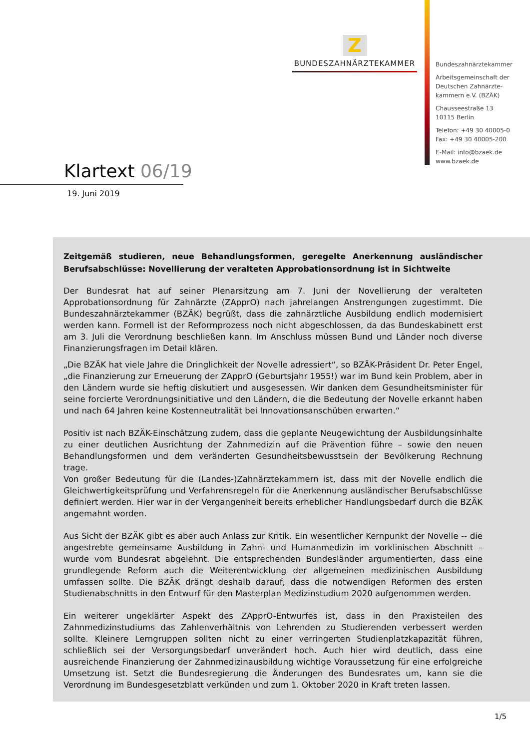Z
BUNDESZAHNÄRZTEKAMMER
Bundeszahnärztekammer
Arbeitsgemeinschaft der
Deutschen Zahnärzte-
kammern e.V. (BZÄK)
Chausseestraße 13
10115 Berlin
Telefon: +49 30 40005-0
Fax: +49 30 40005-200
E-Mail: info@bzaek.de
www.bzaek.de
Klartext 06/19
19. Juni 2019
Zeitgemäß studieren, neue Behandlungsformen, geregelte Anerkennung ausländischer Berufsabschlüsse: Novellierung der veralteten Approbationsordnung ist in Sichtweite
Der Bundesrat hat auf seiner Plenarsitzung am 7. Juni der Novellierung der veralteten Approbationsordnung für Zahnärzte (ZApprO) nach jahrelangen Anstrengungen zugestimmt. Die Bundeszahnärztekammer (BZÄK) begrüßt, dass die zahnärztliche Ausbildung endlich modernisiert werden kann. Formell ist der Reformprozess noch nicht abgeschlossen, da das Bundeskabinett erst am 3. Juli die Verordnung beschließen kann. Im Anschluss müssen Bund und Länder noch diverse Finanzierungsfragen im Detail klären.
„Die BZÄK hat viele Jahre die Dringlichkeit der Novelle adressiert“, so BZÄK-Präsident Dr. Peter Engel, „die Finanzierung zur Erneuerung der ZApprO (Geburtsjahr 1955!) war im Bund kein Problem, aber in den Ländern wurde sie heftig diskutiert und ausgesessen. Wir danken dem Gesundheitsminister für seine forcierte Verordnungsinitiative und den Ländern, die die Bedeutung der Novelle erkannt haben und nach 64 Jahren keine Kostenneutralität bei Innovationsanschüben erwarten.“
Positiv ist nach BZÄK-Einschätzung zudem, dass die geplante Neugewichtung der Ausbildungsinhalte zu einer deutlichen Ausrichtung der Zahnmedizin auf die Prävention führe – sowie den neuen Behandlungsformen und dem veränderten Gesundheitsbewusstsein der Bevölkerung Rechnung trage.
Von großer Bedeutung für die (Landes-)Zahnärztekammern ist, dass mit der Novelle endlich die Gleichwertigkeitsprüfung und Verfahrensregeln für die Anerkennung ausländischer Berufsabschlüsse definiert werden. Hier war in der Vergangenheit bereits erheblicher Handlungsbedarf durch die BZÄK angemahnt worden.
Aus Sicht der BZÄK gibt es aber auch Anlass zur Kritik. Ein wesentlicher Kernpunkt der Novelle -- die angestrebte gemeinsame Ausbildung in Zahn- und Humanmedizin im vorklinischen Abschnitt – wurde vom Bundesrat abgelehnt. Die entsprechenden Bundesländer argumentierten, dass eine grundlegende Reform auch die Weiterentwicklung der allgemeinen medizinischen Ausbildung umfassen sollte. Die BZÄK drängt deshalb darauf, dass die notwendigen Reformen des ersten Studienabschnitts in den Entwurf für den Masterplan Medizinstudium 2020 aufgenommen werden.
Ein weiterer ungeklärter Aspekt des ZApprO-Entwurfes ist, dass in den Praxisteilen des Zahnmedizinstudiums das Zahlenverhältnis von Lehrenden zu Studierenden verbessert werden sollte. Kleinere Lerngruppen sollten nicht zu einer verringerten Studienplatzkapazität führen, schließlich sei der Versorgungsbedarf unverändert hoch. Auch hier wird deutlich, dass eine ausreichende Finanzierung der Zahnmedizinausbildung wichtige Voraussetzung für eine erfolgreiche Umsetzung ist. Setzt die Bundesregierung die Änderungen des Bundesrates um, kann sie die Verordnung im Bundesgesetzblatt verkünden und zum 1. Oktober 2020 in Kraft treten lassen.
1/5